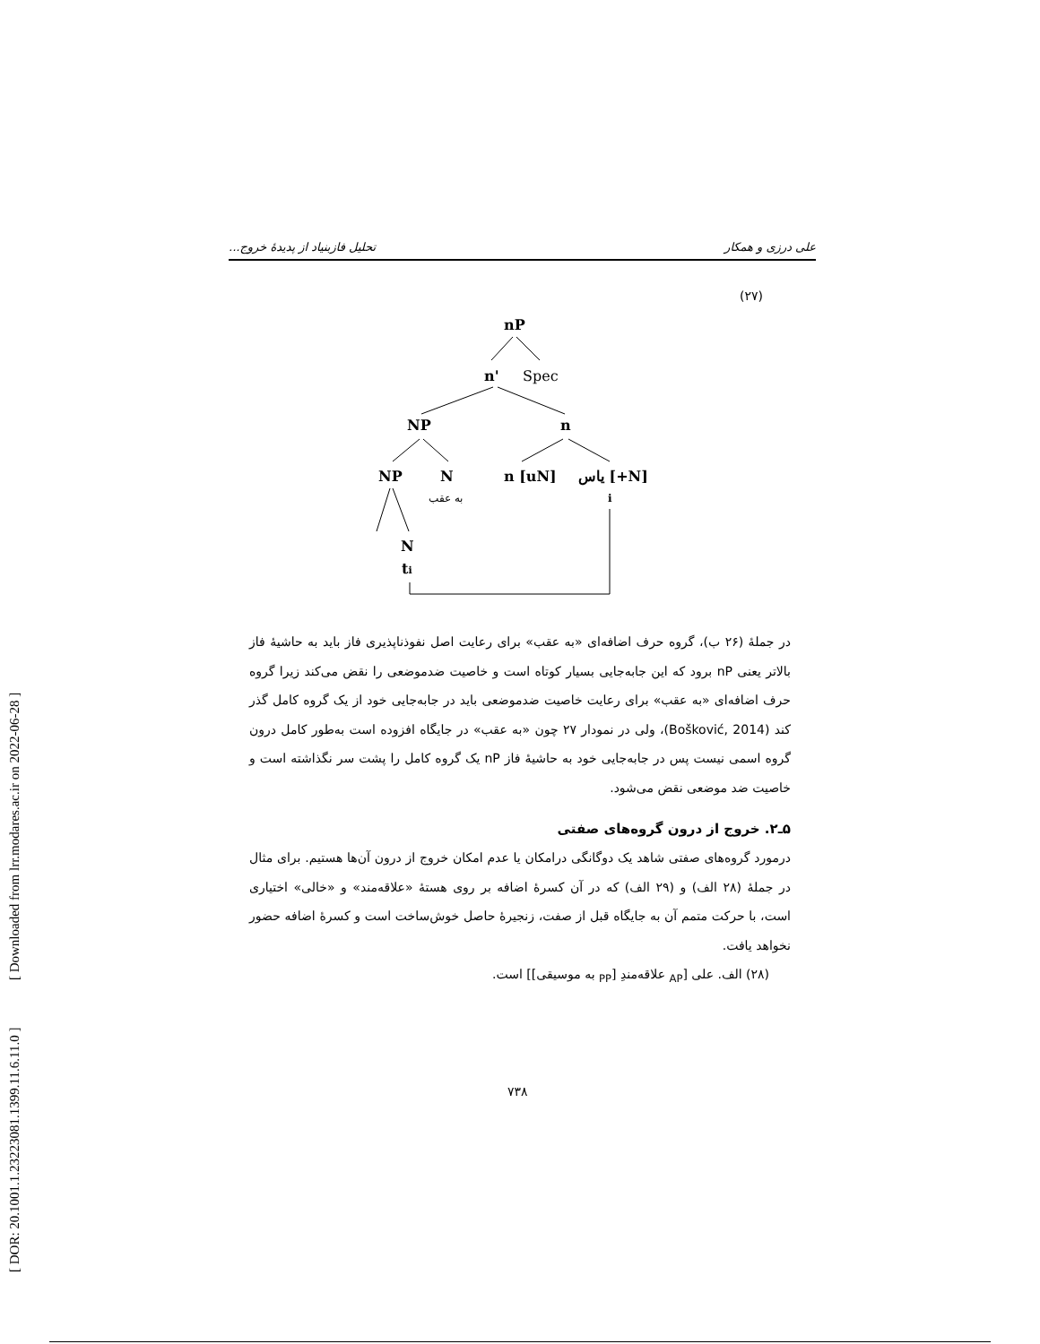[ DOR: 20.1001.1.23223081.1399.11.6.11.0 ] [ Downloaded from lrr.modares.ac.ir on 2022-06-28 ]
علی درزی و همکار تحلیل فازبنیاد از پدیدهٔ خروج...
(۲۷)
nP
n'
Spec
NP
n
NP
N
n [uN]
یاس [+N]
به عقب
i
N
ti
در جملهٔ (۲۶ ب)، گروه حرف اضافه‌ای «به عقب» برای رعایت اصل نفوذناپذیری فاز باید به حاشیهٔ فاز بالاتر یعنی nP برود که این جابه‌جایی بسیار کوتاه است و خاصیت ضدموضعی را نقض می‌کند زیرا گروه حرف اضافه‌ای «به عقب» برای رعایت خاصیت ضدموضعی باید در جابه‌جایی خود از یک گروه کامل گذر کند (Bošković, 2014)، ولی در نمودار ۲۷ چون «به عقب» در جایگاه افزوده است به‌طور کامل درون گروه اسمی نیست پس در جابه‌جایی خود به حاشیهٔ فاز nP یک گروه کامل را پشت سر نگذاشته است و خاصیت ضد موضعی نقض می‌شود.
۵ـ۲. خروج از درون گروه‌های صفتی
درمورد گروه‌های صفتی شاهد یک دوگانگی درامکان یا عدم امکان خروج از درون آن‌ها هستیم. برای مثال در جملهٔ (۲۸ الف) و (۲۹ الف) که در آن کسرهٔ اضافه بر روی هستهٔ «علاقه‌مند» و «خالی» اختیاری است، با حرکت متمم آن به جایگاه قبل از صفت، زنجیرهٔ حاصل خوش‌ساخت است و کسرهٔ اضافه حضور نخواهد یافت.
(۲۸) الف. علی [<sub>AP</sub> علاقه‌مندِ [<sub>PP</sub> به موسیقی]] است.
۷۳۸